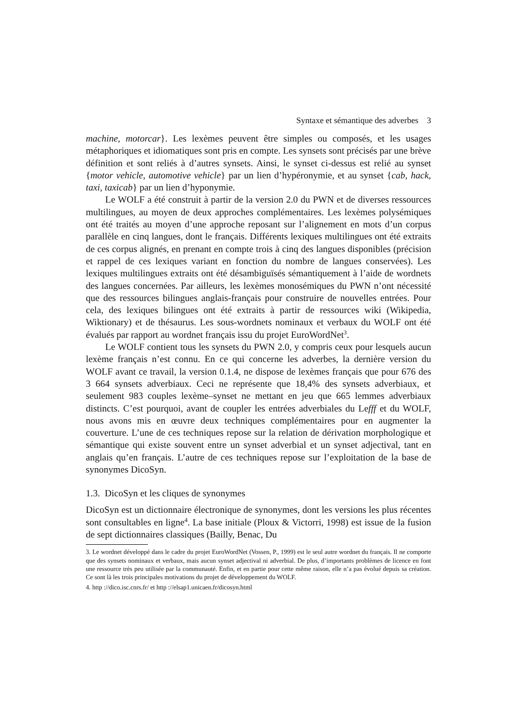Syntaxe et sémantique des adverbes 3
machine, motorcar}. Les lexèmes peuvent être simples ou composés, et les usages métaphoriques et idiomatiques sont pris en compte. Les synsets sont précisés par une brève définition et sont reliés à d’autres synsets. Ainsi, le synset ci-dessus est relié au synset {motor vehicle, automotive vehicle} par un lien d’hypéronymie, et au synset {cab, hack, taxi, taxicab} par un lien d’hyponymie.
Le WOLF a été construit à partir de la version 2.0 du PWN et de diverses ressources multilingues, au moyen de deux approches complémentaires. Les lexèmes polysémiques ont été traités au moyen d’une approche reposant sur l’alignement en mots d’un corpus parallèle en cinq langues, dont le français. Différents lexiques multilingues ont été extraits de ces corpus alignés, en prenant en compte trois à cinq des langues disponibles (précision et rappel de ces lexiques variant en fonction du nombre de langues conservées). Les lexiques multilingues extraits ont été désambiguïsés sémantiquement à l’aide de wordnets des langues concernées. Par ailleurs, les lexèmes monosémiques du PWN n’ont nécessité que des ressources bilingues anglais-français pour construire de nouvelles entrées. Pour cela, des lexiques bilingues ont été extraits à partir de ressources wiki (Wikipedia, Wiktionary) et de thésaurus. Les sous-wordnets nominaux et verbaux du WOLF ont été évalués par rapport au wordnet français issu du projet EuroWordNet<sup>3</sup>.
Le WOLF contient tous les synsets du PWN 2.0, y compris ceux pour lesquels aucun lexème français n’est connu. En ce qui concerne les adverbes, la dernière version du WOLF avant ce travail, la version 0.1.4, ne dispose de lexèmes français que pour 676 des 3 664 synsets adverbiaux. Ceci ne représente que 18,4% des synsets adverbiaux, et seulement 983 couples lexème–synset ne mettant en jeu que 665 lemmes adverbiaux distincts. C’est pourquoi, avant de coupler les entrées adverbiales du Lefff et du WOLF, nous avons mis en œuvre deux techniques complémentaires pour en augmenter la couverture. L’une de ces techniques repose sur la relation de dérivation morphologique et sémantique qui existe souvent entre un synset adverbial et un synset adjectival, tant en anglais qu’en français. L’autre de ces techniques repose sur l’exploitation de la base de synonymes DicoSyn.
1.3. DicoSyn et les cliques de synonymes
DicoSyn est un dictionnaire électronique de synonymes, dont les versions les plus récentes sont consultables en ligne<sup>4</sup>. La base initiale (Ploux & Victorri, 1998) est issue de la fusion de sept dictionnaires classiques (Bailly, Benac, Du
3. Le wordnet développé dans le cadre du projet EuroWordNet (Vossen, P., 1999) est le seul autre wordnet du français. Il ne comporte que des synsets nominaux et verbaux, mais aucun synset adjectival ni adverbial. De plus, d’importants problèmes de licence en font une ressource très peu utilisée par la communauté. Enfin, et en partie pour cette même raison, elle n’a pas évolué depuis sa création. Ce sont là les trois principales motivations du projet de développement du WOLF.
4. http ://dico.isc.cnrs.fr/ et http ://elsap1.unicaen.fr/dicosyn.html